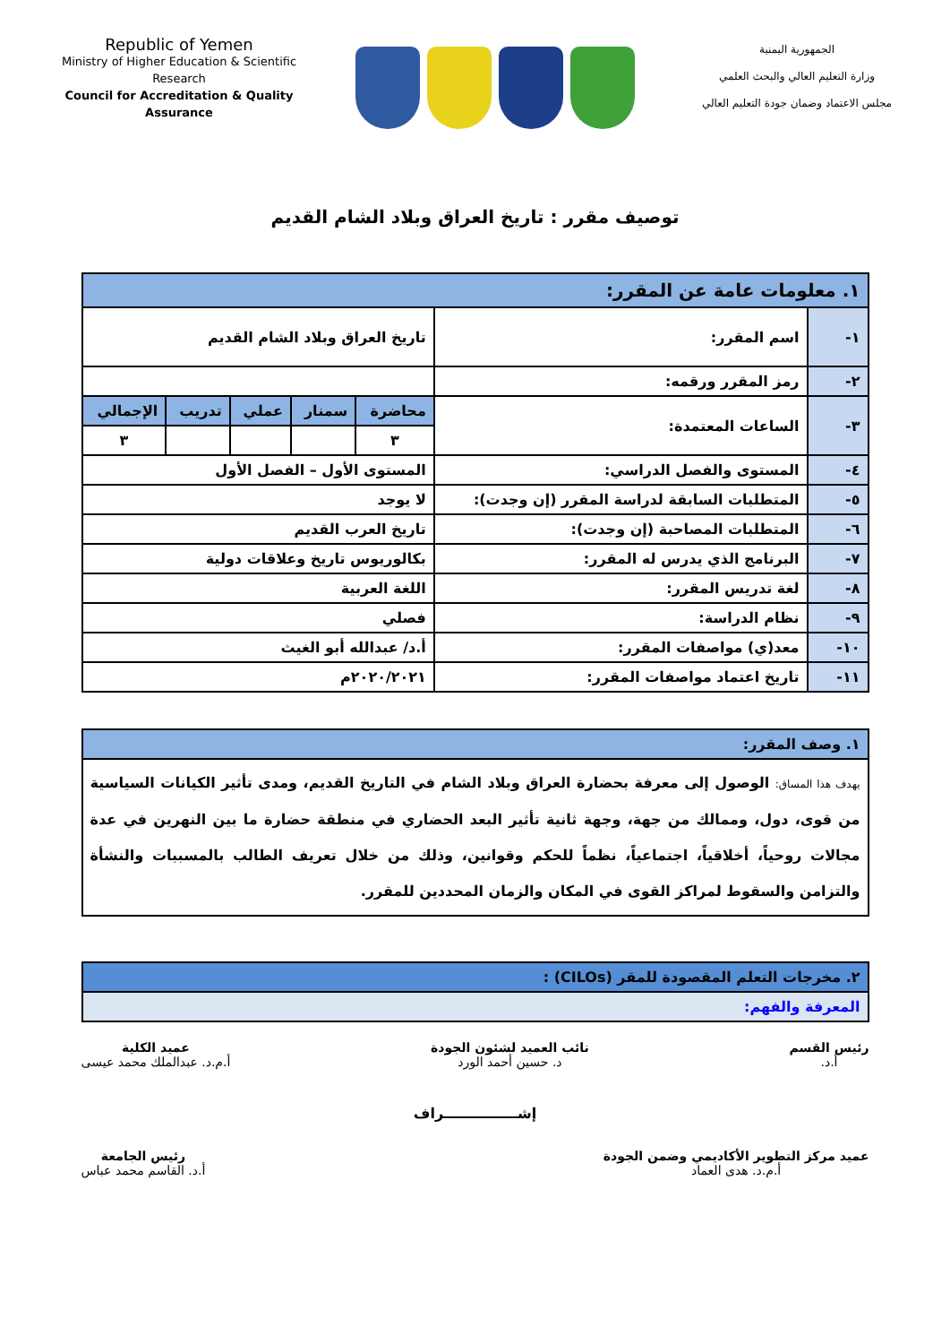Republic of Yemen
Ministry of Higher Education & Scientific Research
Council for Accreditation & Quality Assurance
الجمهورية اليمنية
وزارة التعليم العالي والبحث العلمي
مجلس الاعتماد وضمان جودة التعليم العالي
توصيف مقرر : تاريخ العراق وبلاد الشام القديم
| ١. معلومات عامة عن المقرر: | | | | | | |
| --- | --- | --- | --- | --- | --- | --- |
| ١- | اسم المقرر: | تاريخ العراق وبلاد الشام القديم | | | | |
| ٢- | رمز المقرر ورقمه: | | | | | |
| ٣- | الساعات المعتمدة: | محاضرة | سمنار | عملي | تدريب | الإجمالي |
| | | ٣ | | | | ٣ |
| ٤- | المستوى والفصل الدراسي: | المستوى الأول – الفصل الأول | | | | |
| ٥- | المتطلبات السابقة لدراسة المقرر (إن وجدت): | لا يوجد | | | | |
| ٦- | المتطلبات المصاحبة (إن وجدت): | تاريخ العرب القديم | | | | |
| ٧- | البرنامج الذي يدرس له المقرر: | بكالوريوس تاريخ وعلاقات دولية | | | | |
| ٨- | لغة تدريس المقرر: | اللغة العربية | | | | |
| ٩- | نظام الدراسة: | فصلي | | | | |
| ١٠- | معد(ي) مواصفات المقرر: | أ.د/ عبدالله أبو الغيث | | | | |
| ١١- | تاريخ اعتماد مواصفات المقرر: | ٢٠٢٠/٢٠٢١م | | | | |
| ١. وصف المقرر: |
| --- |
| يهدف هذا المساق: الوصول إلى معرفة بحضارة العراق وبلاد الشام في التاريخ القديم، ومدى تأثير الكيانات السياسية من قوى، دول، وممالك من جهة، وجهة ثانية تأثير البعد الحضاري في منطقة حضارة ما بين النهرين في عدة مجالات روحياً، أخلاقياً، اجتماعياً، نظماً للحكم وقوانين، وذلك من خلال تعريف الطالب بالمسببات والنشأة والتزامن والسقوط لمراكز القوى في المكان والزمان المحددين للمقرر. |
| ٢. مخرجات التعلم المقصودة للمقر (CILOs) : |
| --- |
| المعرفة والفهم: |
رئيس القسم
أ.د.
نائب العميد لشئون الجودة
د. حسين أحمد الورد
عميد الكلية
أ.م.د. عبدالملك محمد عيسى
إشـــــــــــــــراف
عميد مركز التطوير الأكاديمي وضمن الجودة
أ.م.د. هدى العماد
رئيس الجامعة
أ.د. القاسم محمد عباس